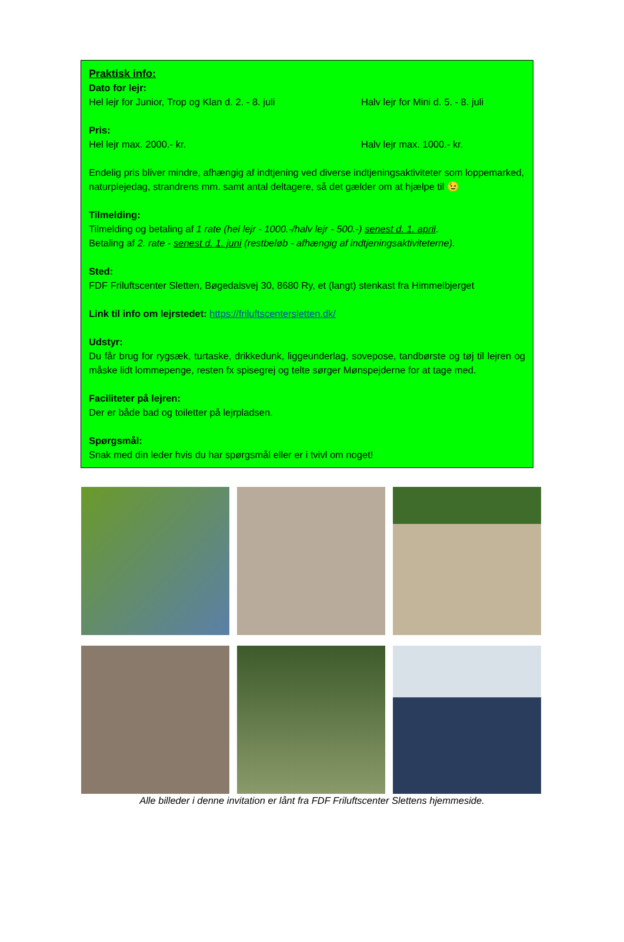Praktisk info:
Dato for lejr:
Hel lejr for Junior, Trop og Klan d. 2. - 8. juli Halv lejr for Mini d. 5. - 8. juli
Pris:
Hel lejr max. 2000.- kr. Halv lejr max. 1000.- kr.
Endelig pris bliver mindre, afhængig af indtjening ved diverse indtjeningsaktiviteter som loppemarked, naturplejedag, strandrens mm. samt antal deltagere, så det gælder om at hjælpe til 😉
Tilmelding:
Tilmelding og betaling af 1 rate (hel lejr - 1000.-/halv lejr - 500.-) senest d. 1. april.
Betaling af 2. rate - senest d. 1. juni (restbeløb - afhængig af indtjeningsaktiviteterne).
Sted:
FDF Friluftscenter Sletten, Bøgedalsvej 30, 8680 Ry, et (langt) stenkast fra Himmelbjerget
Link til info om lejrstedet: https://friluftscentersletten.dk/
Udstyr:
Du får brug for rygsæk, turtaske, drikkedunk, liggeunderlag, sovepose, tandbørste og tøj til lejren og måske lidt lommepenge, resten fx spisegrej og telte sørger Mønspejderne for at tage med.
Faciliteter på lejren:
Der er både bad og toiletter på lejrpladsen.
Spørgsmål:
Snak med din leder hvis du har spørgsmål eller er i tvivl om noget!
Alle billeder i denne invitation er lånt fra FDF Friluftscenter Slettens hjemmeside.